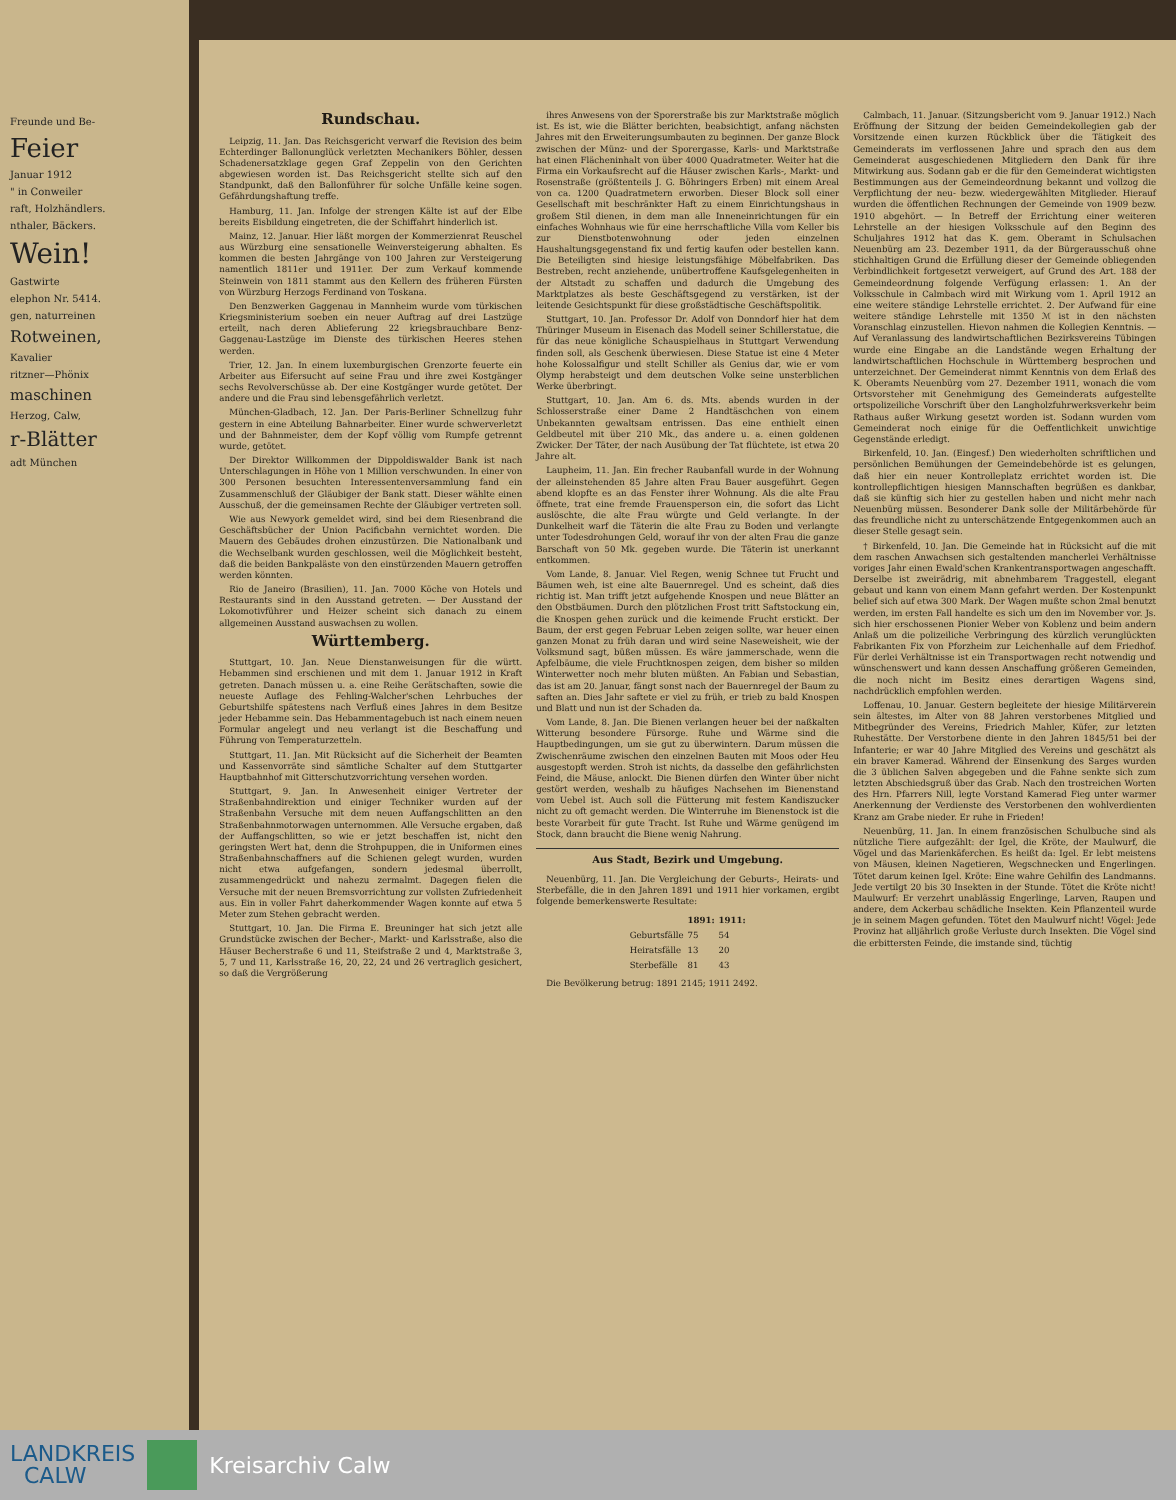Freunde und Be-
Feier
Januar 1912
" in Conweiler
raft, Holzhändlers.
nthaler, Bäckers.
Wein!
Gastwirte
elephon Nr. 5414.
gen, naturreinen
Rotweinen,
Kavalier
ritzner—Phönix
maschinen
Herzog, Calw,
r-Blätter
adt München
Rundschau.
Leipzig, 11. Jan. Das Reichsgericht verwarf die Revision des beim Echterdinger Ballonunglück verletzten Mechanikers Böhler, dessen Schadenersatzklage gegen Graf Zeppelin von den Gerichten abgewiesen worden ist. Das Reichsgericht stellte sich auf den Standpunkt, daß den Ballonführer für solche Unfälle keine sogen. Gefährdungshaftung treffe.
Hamburg, 11. Jan. Infolge der strengen Kälte ist auf der Elbe bereits Eisbildung eingetreten, die der Schiffahrt hinderlich ist.
Mainz, 12. Januar. Hier läßt morgen der Kommerzienrat Reuschel aus Würzburg eine sensationelle Weinversteigerung abhalten. Es kommen die besten Jahrgänge von 100 Jahren zur Versteigerung namentlich 1811er und 1911er. Der zum Verkauf kommende Steinwein von 1811 stammt aus den Kellern des früheren Fürsten von Würzburg Herzogs Ferdinand von Toskana.
Den Benzwerken Gaggenau in Mannheim wurde vom türkischen Kriegsministerium soeben ein neuer Auftrag auf drei Lastzüge erteilt, nach deren Ablieferung 22 kriegsbrauchbare Benz-Gaggenau-Lastzüge im Dienste des türkischen Heeres stehen werden.
Trier, 12. Jan. In einem luxemburgischen Grenzorte feuerte ein Arbeiter aus Eifersucht auf seine Frau und ihre zwei Kostgänger sechs Revolverschüsse ab. Der eine Kostgänger wurde getötet. Der andere und die Frau sind lebensgefährlich verletzt.
München-Gladbach, 12. Jan. Der Paris-Berliner Schnellzug fuhr gestern in eine Abteilung Bahnarbeiter. Einer wurde schwerverletzt und der Bahnmeister, dem der Kopf völlig vom Rumpfe getrennt wurde, getötet.
Der Direktor Willkommen der Dippoldiswalder Bank ist nach Unterschlagungen in Höhe von 1 Million verschwunden. In einer von 300 Personen besuchten Interessentenversammlung fand ein Zusammenschluß der Gläubiger der Bank statt. Dieser wählte einen Ausschuß, der die gemeinsamen Rechte der Gläubiger vertreten soll.
Wie aus Newyork gemeldet wird, sind bei dem Riesenbrand die Geschäftsbücher der Union Pacificbahn vernichtet worden. Die Mauern des Gebäudes drohen einzustürzen. Die Nationalbank und die Wechselbank wurden geschlossen, weil die Möglichkeit besteht, daß die beiden Bankpaläste von den einstürzenden Mauern getroffen werden könnten.
Rio de Janeiro (Brasilien), 11. Jan. 7000 Köche von Hotels und Restaurants sind in den Ausstand getreten. — Der Ausstand der Lokomotivführer und Heizer scheint sich danach zu einem allgemeinen Ausstand auswachsen zu wollen.
Württemberg.
Stuttgart, 10. Jan. Neue Dienstanweisungen für die württ. Hebammen sind erschienen und mit dem 1. Januar 1912 in Kraft getreten. Danach müssen u. a. eine Reihe Gerätschaften, sowie die neueste Auflage des Fehling-Walcher'schen Lehrbuches der Geburtshilfe spätestens nach Verfluß eines Jahres in dem Besitze jeder Hebamme sein. Das Hebammentagebuch ist nach einem neuen Formular angelegt und neu verlangt ist die Beschaffung und Führung von Temperaturzetteln.
Stuttgart, 11. Jan. Mit Rücksicht auf die Sicherheit der Beamten und Kassenvorräte sind sämtliche Schalter auf dem Stuttgarter Hauptbahnhof mit Gitterschutzvorrichtung versehen worden.
Stuttgart, 9. Jan. In Anwesenheit einiger Vertreter der Straßenbahndirektion und einiger Techniker wurden auf der Straßenbahn Versuche mit dem neuen Auffangschlitten an den Straßenbahnmotorwagen unternommen. Alle Versuche ergaben, daß der Auffangschlitten, so wie er jetzt beschaffen ist, nicht den geringsten Wert hat, denn die Strohpuppen, die in Uniformen eines Straßenbahnschaffners auf die Schienen gelegt wurden, wurden nicht etwa aufgefangen, sondern jedesmal überrollt, zusammengedrückt und nahezu zermalmt. Dagegen fielen die Versuche mit der neuen Bremsvorrichtung zur vollsten Zufriedenheit aus. Ein in voller Fahrt daherkommender Wagen konnte auf etwa 5 Meter zum Stehen gebracht werden.
Stuttgart, 10. Jan. Die Firma E. Breuninger hat sich jetzt alle Grundstücke zwischen der Becher-, Markt- und Karlsstraße, also die Häuser Becherstraße 6 und 11, Steifstraße 2 und 4, Marktstraße 3, 5, 7 und 11, Karlsstraße 16, 20, 22, 24 und 26 vertraglich gesichert, so daß die Vergrößerung
ihres Anwesens von der Sporerstraße bis zur Marktstraße möglich ist. Es ist, wie die Blätter berichten, beabsichtigt, anfang nächsten Jahres mit den Erweiterungsumbauten zu beginnen. Der ganze Block zwischen der Münz- und der Sporergasse, Karls- und Marktstraße hat einen Flächeninhalt von über 4000 Quadratmeter. Weiter hat die Firma ein Vorkaufsrecht auf die Häuser zwischen Karls-, Markt- und Rosenstraße (größtenteils J. G. Böhringers Erben) mit einem Areal von ca. 1200 Quadratmetern erworben. Dieser Block soll einer Gesellschaft mit beschränkter Haft zu einem Einrichtungshaus in großem Stil dienen, in dem man alle Inneneinrichtungen für ein einfaches Wohnhaus wie für eine herrschaftliche Villa vom Keller bis zur Dienstbotenwohnung oder jeden einzelnen Haushaltungsgegenstand fix und fertig kaufen oder bestellen kann. Die Beteiligten sind hiesige leistungsfähige Möbelfabriken. Das Bestreben, recht anziehende, unübertroffene Kaufsgelegenheiten in der Altstadt zu schaffen und dadurch die Umgebung des Marktplatzes als beste Geschäftsgegend zu verstärken, ist der leitende Gesichtspunkt für diese großstädtische Geschäftspolitik.
Stuttgart, 10. Jan. Professor Dr. Adolf von Donndorf hier hat dem Thüringer Museum in Eisenach das Modell seiner Schillerstatue, die für das neue königliche Schauspielhaus in Stuttgart Verwendung finden soll, als Geschenk überwiesen. Diese Statue ist eine 4 Meter hohe Kolossalfigur und stellt Schiller als Genius dar, wie er vom Olymp herabsteigt und dem deutschen Volke seine unsterblichen Werke überbringt.
Stuttgart, 10. Jan. Am 6. ds. Mts. abends wurden in der Schlosserstraße einer Dame 2 Handtäschchen von einem Unbekannten gewaltsam entrissen. Das eine enthielt einen Geldbeutel mit über 210 Mk., das andere u. a. einen goldenen Zwicker. Der Täter, der nach Ausübung der Tat flüchtete, ist etwa 20 Jahre alt.
Laupheim, 11. Jan. Ein frecher Raubanfall wurde in der Wohnung der alleinstehenden 85 Jahre alten Frau Bauer ausgeführt. Gegen abend klopfte es an das Fenster ihrer Wohnung. Als die alte Frau öffnete, trat eine fremde Frauensperson ein, die sofort das Licht auslöschte, die alte Frau würgte und Geld verlangte. In der Dunkelheit warf die Täterin die alte Frau zu Boden und verlangte unter Todesdrohungen Geld, worauf ihr von der alten Frau die ganze Barschaft von 50 Mk. gegeben wurde. Die Täterin ist unerkannt entkommen.
Vom Lande, 8. Januar. Viel Regen, wenig Schnee tut Frucht und Bäumen weh, ist eine alte Bauernregel. Und es scheint, daß dies richtig ist. Man trifft jetzt aufgehende Knospen und neue Blätter an den Obstbäumen. Durch den plötzlichen Frost tritt Saftstockung ein, die Knospen gehen zurück und die keimende Frucht erstickt. Der Baum, der erst gegen Februar Leben zeigen sollte, war heuer einen ganzen Monat zu früh daran und wird seine Naseweisheit, wie der Volksmund sagt, büßen müssen. Es wäre jammerschade, wenn die Apfelbäume, die viele Fruchtknospen zeigen, dem bisher so milden Winterwetter noch mehr bluten müßten. An Fabian und Sebastian, das ist am 20. Januar, fängt sonst nach der Bauernregel der Baum zu saften an. Dies Jahr saftete er viel zu früh, er trieb zu bald Knospen und Blatt und nun ist der Schaden da.
Vom Lande, 8. Jan. Die Bienen verlangen heuer bei der naßkalten Witterung besondere Fürsorge. Ruhe und Wärme sind die Hauptbedingungen, um sie gut zu überwintern. Darum müssen die Zwischenräume zwischen den einzelnen Bauten mit Moos oder Heu ausgestopft werden. Stroh ist nichts, da dasselbe den gefährlichsten Feind, die Mäuse, anlockt. Die Bienen dürfen den Winter über nicht gestört werden, weshalb zu häufiges Nachsehen im Bienenstand vom Uebel ist. Auch soll die Fütterung mit festem Kandiszucker nicht zu oft gemacht werden. Die Winterruhe im Bienenstock ist die beste Vorarbeit für gute Tracht. Ist Ruhe und Wärme genügend im Stock, dann braucht die Biene wenig Nahrung.
Aus Stadt, Bezirk und Umgebung.
Neuenbürg, 11. Jan. Die Vergleichung der Geburts-, Heirats- und Sterbefälle, die in den Jahren 1891 und 1911 hier vorkamen, ergibt folgende bemerkenswerte Resultate:
| | 1891: | 1911: |
| --- | --- | --- |
| Geburtsfälle | 75 | 54 |
| Heiratsfälle | 13 | 20 |
| Sterbefälle | 81 | 43 |
Die Bevölkerung betrug: 1891 2145; 1911 2492.
Calmbach, 11. Januar. (Sitzungsbericht vom 9. Januar 1912.) Nach Eröffnung der Sitzung der beiden Gemeindekollegien gab der Vorsitzende einen kurzen Rückblick über die Tätigkeit des Gemeinderats im verflossenen Jahre und sprach den aus dem Gemeinderat ausgeschiedenen Mitgliedern den Dank für ihre Mitwirkung aus. Sodann gab er die für den Gemeinderat wichtigsten Bestimmungen aus der Gemeindeordnung bekannt und vollzog die Verpflichtung der neu- bezw. wiedergewählten Mitglieder. Hierauf wurden die öffentlichen Rechnungen der Gemeinde von 1909 bezw. 1910 abgehört. — In Betreff der Errichtung einer weiteren Lehrstelle an der hiesigen Volksschule auf den Beginn des Schuljahres 1912 hat das K. gem. Oberamt in Schulsachen Neuenbürg am 23. Dezember 1911, da der Bürgerausschuß ohne stichhaltigen Grund die Erfüllung dieser der Gemeinde obliegenden Verbindlichkeit fortgesetzt verweigert, auf Grund des Art. 188 der Gemeindeordnung folgende Verfügung erlassen: 1. An der Volksschule in Calmbach wird mit Wirkung vom 1. April 1912 an eine weitere ständige Lehrstelle errichtet. 2. Der Aufwand für eine weitere ständige Lehrstelle mit 1350 ℳ ist in den nächsten Voranschlag einzustellen. Hievon nahmen die Kollegien Kenntnis. — Auf Veranlassung des landwirtschaftlichen Bezirksvereins Tübingen wurde eine Eingabe an die Landstände wegen Erhaltung der landwirtschaftlichen Hochschule in Württemberg besprochen und unterzeichnet. Der Gemeinderat nimmt Kenntnis von dem Erlaß des K. Oberamts Neuenbürg vom 27. Dezember 1911, wonach die vom Ortsvorsteher mit Genehmigung des Gemeinderats aufgestellte ortspolizeiliche Vorschrift über den Langholzfuhrwerksverkehr beim Rathaus außer Wirkung gesetzt worden ist. Sodann wurden vom Gemeinderat noch einige für die Oeffentlichkeit unwichtige Gegenstände erledigt.
Birkenfeld, 10. Jan. (Eingesf.) Den wiederholten schriftlichen und persönlichen Bemühungen der Gemeindebehörde ist es gelungen, daß hier ein neuer Kontrolleplatz errichtet worden ist. Die kontrollepflichtigen hiesigen Mannschaften begrüßen es dankbar, daß sie künftig sich hier zu gestellen haben und nicht mehr nach Neuenbürg müssen. Besonderer Dank solle der Militärbehörde für das freundliche nicht zu unterschätzende Entgegenkommen auch an dieser Stelle gesagt sein.
† Birkenfeld, 10. Jan. Die Gemeinde hat in Rücksicht auf die mit dem raschen Anwachsen sich gestaltenden mancherlei Verhältnisse voriges Jahr einen Ewald'schen Krankentransportwagen angeschafft. Derselbe ist zweirädrig, mit abnehmbarem Traggestell, elegant gebaut und kann von einem Mann gefahrt werden. Der Kostenpunkt belief sich auf etwa 300 Mark. Der Wagen mußte schon 2mal benutzt werden, im ersten Fall handelte es sich um den im November vor. Js. sich hier erschossenen Pionier Weber von Koblenz und beim andern Anlaß um die polizeiliche Verbringung des kürzlich verunglückten Fabrikanten Fix von Pforzheim zur Leichenhalle auf dem Friedhof. Für derlei Verhältnisse ist ein Transportwagen recht notwendig und wünschenswert und kann dessen Anschaffung größeren Gemeinden, die noch nicht im Besitz eines derartigen Wagens sind, nachdrücklich empfohlen werden.
Loffenau, 10. Januar. Gestern begleitete der hiesige Militärverein sein ältestes, im Alter von 88 Jahren verstorbenes Mitglied und Mitbegründer des Vereins, Friedrich Mahler, Küfer, zur letzten Ruhestätte. Der Verstorbene diente in den Jahren 1845/51 bei der Infanterie; er war 40 Jahre Mitglied des Vereins und geschätzt als ein braver Kamerad. Während der Einsenkung des Sarges wurden die 3 üblichen Salven abgegeben und die Fahne senkte sich zum letzten Abschiedsgruß über das Grab. Nach den trostreichen Worten des Hrn. Pfarrers Nill, legte Vorstand Kamerad Fieg unter warmer Anerkennung der Verdienste des Verstorbenen den wohlverdienten Kranz am Grabe nieder. Er ruhe in Frieden!
Neuenbürg, 11. Jan. In einem französischen Schulbuche sind als nützliche Tiere aufgezählt: der Igel, die Kröte, der Maulwurf, die Vögel und das Marienkäferchen. Es heißt da: Igel. Er lebt meistens von Mäusen, kleinen Nagetieren, Wegschnecken und Engerlingen. Tötet darum keinen Igel. Kröte: Eine wahre Gehilfin des Landmanns. Jede vertilgt 20 bis 30 Insekten in der Stunde. Tötet die Kröte nicht! Maulwurf: Er verzehrt unablässig Engerlinge, Larven, Raupen und andere, dem Ackerbau schädliche Insekten. Kein Pflanzenteil wurde je in seinem Magen gefunden. Tötet den Maulwurf nicht! Vögel: Jede Provinz hat alljährlich große Verluste durch Insekten. Die Vögel sind die erbittersten Feinde, die imstande sind, tüchtig
LANDKREIS
CALW
Kreisarchiv Calw